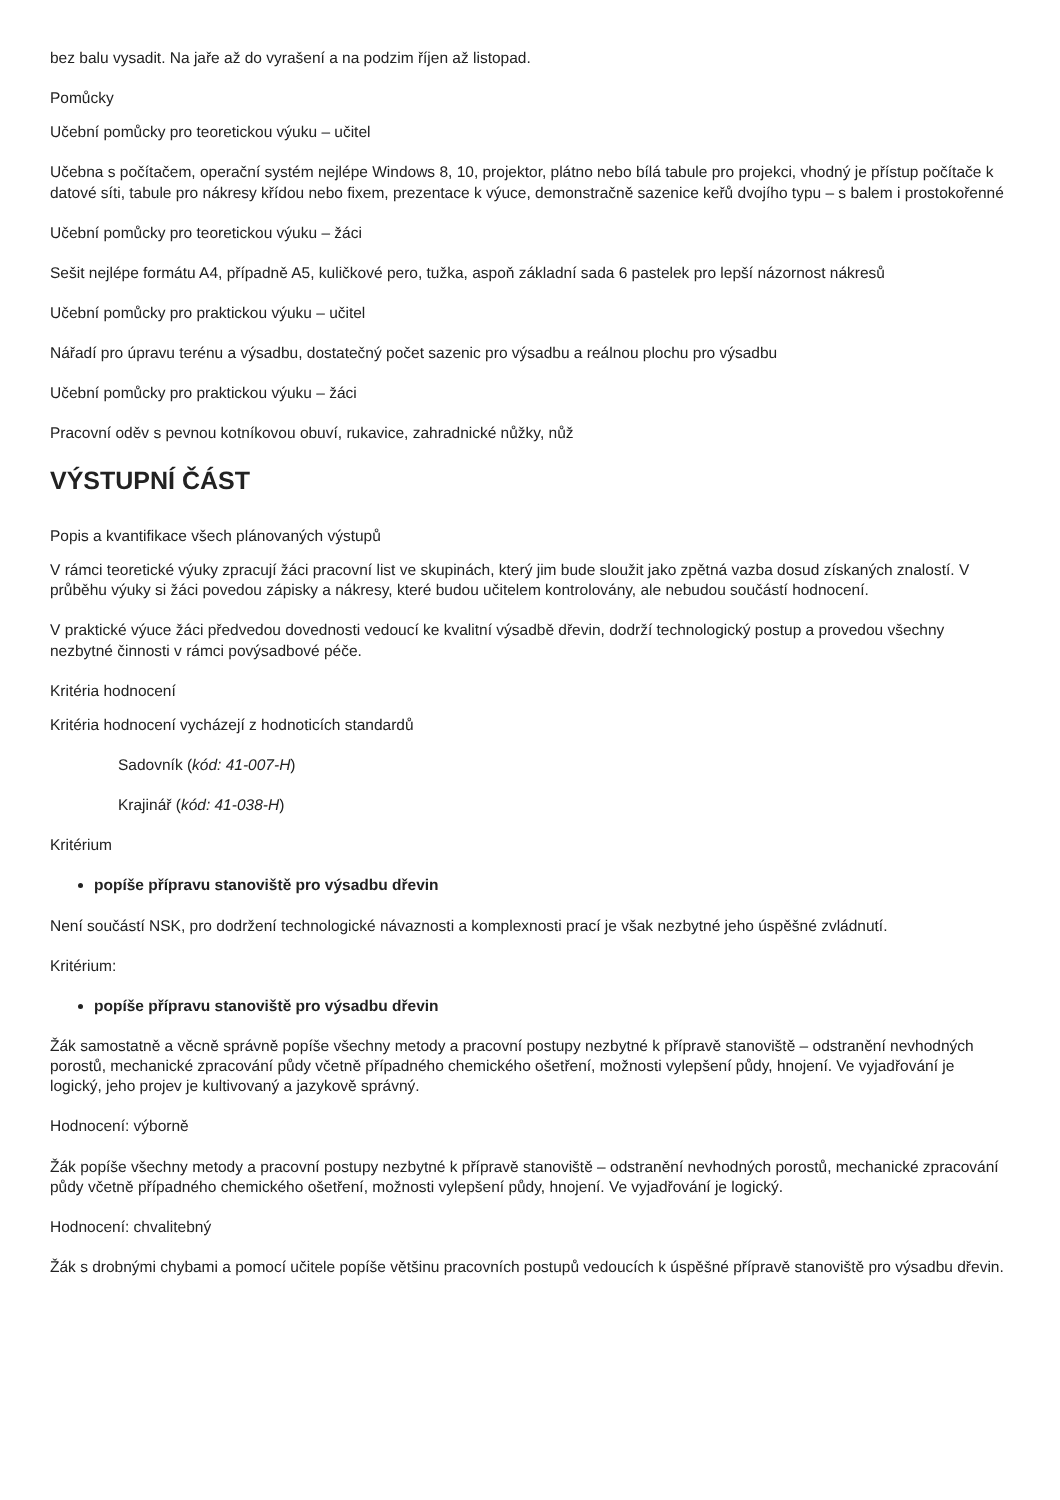bez balu vysadit. Na jaře až do vyrašení a na podzim říjen až listopad.
Pomůcky
Učební pomůcky pro teoretickou výuku – učitel
Učebna s počítačem, operační systém nejlépe Windows 8, 10, projektor, plátno nebo bílá tabule pro projekci, vhodný je přístup počítače k datové síti, tabule pro nákresy křídou nebo fixem, prezentace k výuce, demonstračně sazenice keřů dvojího typu – s balem i prostokořenné
Učební pomůcky pro teoretickou výuku – žáci
Sešit nejlépe formátu A4, případně A5, kuličkové pero, tužka, aspoň základní sada 6 pastelek pro lepší názornost nákresů
Učební pomůcky pro praktickou výuku – učitel
Nářadí pro úpravu terénu a výsadbu, dostatečný počet sazenic pro výsadbu a reálnou plochu pro výsadbu
Učební pomůcky pro praktickou výuku – žáci
Pracovní oděv s pevnou kotníkovou obuví, rukavice, zahradnické nůžky, nůž
VÝSTUPNÍ ČÁST
Popis a kvantifikace všech plánovaných výstupů
V rámci teoretické výuky zpracují žáci pracovní list ve skupinách, který jim bude sloužit jako zpětná vazba dosud získaných znalostí. V průběhu výuky si žáci povedou zápisky a nákresy, které budou učitelem kontrolovány, ale nebudou součástí hodnocení.
V praktické výuce žáci předvedou dovednosti vedoucí ke kvalitní výsadbě dřevin, dodrží technologický postup a provedou všechny nezbytné činnosti v rámci povýsadbové péče.
Kritéria hodnocení
Kritéria hodnocení vycházejí z hodnoticích standardů
Sadovník (kód: 41-007-H)
Krajinář (kód: 41-038-H)
Kritérium
popíše přípravu stanoviště pro výsadbu dřevin
Není součástí NSK, pro dodržení technologické návaznosti a komplexnosti prací je však nezbytné jeho úspěšné zvládnutí.
Kritérium:
popíše přípravu stanoviště pro výsadbu dřevin
Žák samostatně a věcně správně popíše všechny metody a pracovní postupy nezbytné k přípravě stanoviště – odstranění nevhodných porostů, mechanické zpracování půdy včetně případného chemického ošetření, možnosti vylepšení půdy, hnojení. Ve vyjadřování je logický, jeho projev je kultivovaný a jazykově správný.
Hodnocení: výborně
Žák popíše všechny metody a pracovní postupy nezbytné k přípravě stanoviště – odstranění nevhodných porostů, mechanické zpracování půdy včetně případného chemického ošetření, možnosti vylepšení půdy, hnojení. Ve vyjadřování je logický.
Hodnocení: chvalitebný
Žák s drobnými chybami a pomocí učitele popíše většinu pracovních postupů vedoucích k úspěšné přípravě stanoviště pro výsadbu dřevin.